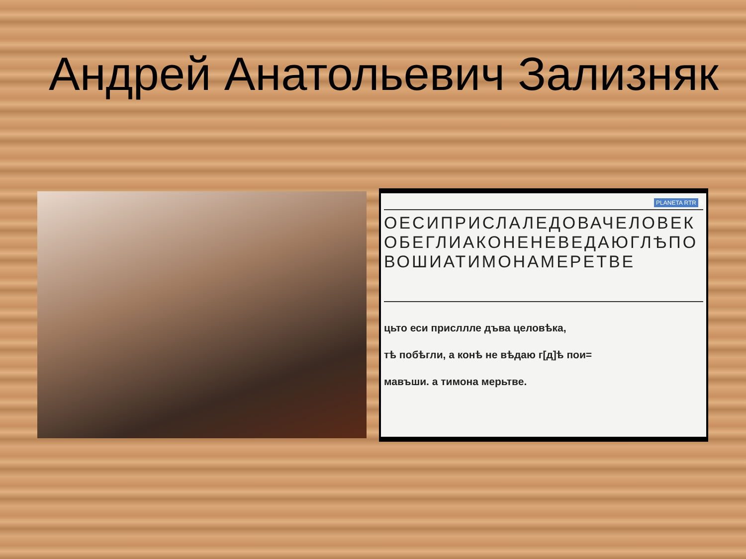Андрей Анатольевич Зализняк
PLANETA RTR 5
ОЕСИПРИСЛАЛЕДОВАЧЕЛОВЕК
ОБЕГЛИАКОНЕНЕВЕДАЮГЛѢПО
ВОШИАТИМОНАМЕРЕТВЕ
цьто еси присллле дъва целовѣка,
тѣ побѣгли, а конѣ не вѣдаю г[д]ѣ пои=
мавъши. а тимона мерьтве.